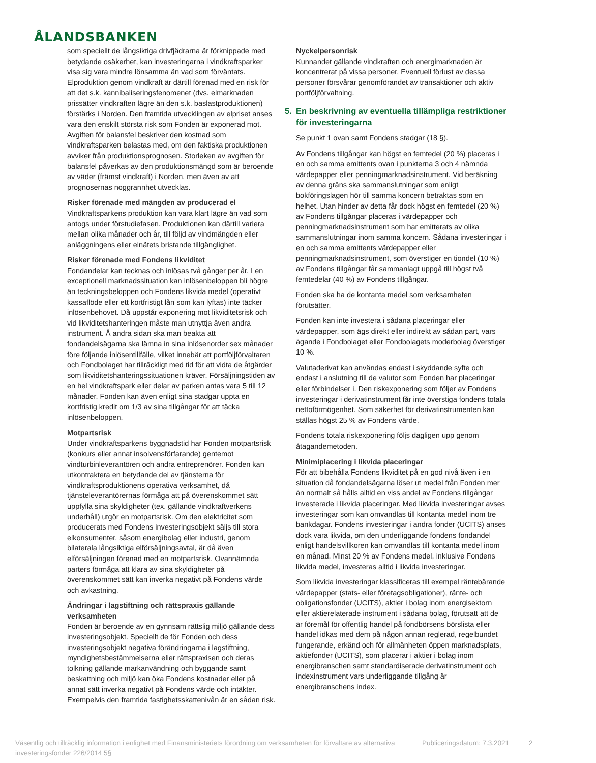ÅLANDSBANKEN
som speciellt de långsiktiga drivfjädrarna är förknippade med betydande osäkerhet, kan investeringarna i vindkraftsparker visa sig vara mindre lönsamma än vad som förväntats. Elproduktion genom vindkraft är därtill förenad med en risk för att det s.k. kannibaliseringsfenomenet (dvs. elmarknaden prissätter vindkraften lägre än den s.k. baslastproduktionen) förstärks i Norden. Den framtida utvecklingen av elpriset anses vara den enskilt största risk som Fonden är exponerad mot. Avgiften för balansfel beskriver den kostnad som vindkraftsparken belastas med, om den faktiska produktionen avviker från produktionsprognosen. Storleken av avgiften för balansfel påverkas av den produktionsmängd som är beroende av väder (främst vindkraft) i Norden, men även av att prognosernas noggrannhet utvecklas.
Risker förenade med mängden av producerad el
Vindkraftsparkens produktion kan vara klart lägre än vad som antogs under förstudiefasen. Produktionen kan därtill variera mellan olika månader och år, till följd av vindmängden eller anläggningens eller elnätets bristande tillgänglighet.
Risker förenade med Fondens likviditet
Fondandelar kan tecknas och inlösas två gånger per år. I en exceptionell marknadssituation kan inlösenbeloppen bli högre än teckningsbeloppen och Fondens likvida medel (operativt kassaflöde eller ett kortfristigt lån som kan lyftas) inte täcker inlösenbehovet. Då uppstår exponering mot likviditetsrisk och vid likviditetshanteringen måste man utnyttja även andra instrument. Å andra sidan ska man beakta att fondandelsägarna ska lämna in sina inlösenorder sex månader före följande inlösentillfälle, vilket innebär att portföljförvaltaren och Fondbolaget har tillräckligt med tid för att vidta de åtgärder som likviditetshanteringssituationen kräver. Försäljningstiden av en hel vindkraftspark eller delar av parken antas vara 5 till 12 månader. Fonden kan även enligt sina stadgar uppta en kortfristig kredit om 1/3 av sina tillgångar för att täcka inlösenbeloppen.
Motpartsrisk
Under vindkraftsparkens byggnadstid har Fonden motpartsrisk (konkurs eller annat insolvensförfarande) gentemot vindturbinleverantören och andra entreprenörer. Fonden kan utkontraktera en betydande del av tjänsterna för vindkraftsproduktionens operativa verksamhet, då tjänsteleverantörernas förmåga att på överenskommet sätt uppfylla sina skyldigheter (tex. gällande vindkraftverkens underhåll) utgör en motpartsrisk. Om den elektricitet som producerats med Fondens investeringsobjekt säljs till stora elkonsumenter, såsom energibolag eller industri, genom bilaterala långsiktiga elförsäljningsavtal, är då även elförsäljningen förenad med en motpartsrisk. Ovannämnda parters förmåga att klara av sina skyldigheter på överenskommet sätt kan inverka negativt på Fondens värde och avkastning.
Ändringar i lagstiftning och rättspraxis gällande verksamheten
Fonden är beroende av en gynnsam rättslig miljö gällande dess investeringsobjekt. Speciellt de för Fonden och dess investeringsobjekt negativa förändringarna i lagstiftning, myndighetsbestämmelserna eller rättspraxisen och deras tolkning gällande markanvändning och byggande samt beskattning och miljö kan öka Fondens kostnader eller på annat sätt inverka negativt på Fondens värde och intäkter. Exempelvis den framtida fastighetsskattenivån är en sådan risk.
Nyckelpersonrisk
Kunnandet gällande vindkraften och energimarknaden är koncentrerat på vissa personer. Eventuell förlust av dessa personer försvårar genomförandet av transaktioner och aktiv portföljförvaltning.
5. En beskrivning av eventuella tillämpliga restriktioner för investeringarna
Se punkt 1 ovan samt Fondens stadgar (18 §).
Av Fondens tillgångar kan högst en femtedel (20 %) placeras i en och samma emittents ovan i punkterna 3 och 4 nämnda värdepapper eller penningmarknadsinstrument. Vid beräkning av denna gräns ska sammanslutningar som enligt bokföringslagen hör till samma koncern betraktas som en helhet. Utan hinder av detta får dock högst en femtedel (20 %) av Fondens tillgångar placeras i värdepapper och penningmarknadsinstrument som har emitterats av olika sammanslutningar inom samma koncern. Sådana investeringar i en och samma emittents värdepapper eller penningmarknadsinstrument, som överstiger en tiondel (10 %) av Fondens tillgångar får sammanlagt uppgå till högst två femtedelar (40 %) av Fondens tillgångar.
Fonden ska ha de kontanta medel som verksamheten förutsätter.
Fonden kan inte investera i sådana placeringar eller värdepapper, som ägs direkt eller indirekt av sådan part, vars ägande i Fondbolaget eller Fondbolagets moderbolag överstiger 10 %.
Valutaderivat kan användas endast i skyddande syfte och endast i anslutning till de valutor som Fonden har placeringar eller förbindelser i. Den riskexponering som följer av Fondens investeringar i derivatinstrument får inte överstiga fondens totala nettoförmögenhet. Som säkerhet för derivatinstrumenten kan ställas högst 25 % av Fondens värde.
Fondens totala riskexponering följs dagligen upp genom åtagandemetoden.
Minimiplacering i likvida placeringar
För att bibehålla Fondens likviditet på en god nivå även i en situation då fondandelsägarna löser ut medel från Fonden mer än normalt så hålls alltid en viss andel av Fondens tillgångar investerade i likvida placeringar. Med likvida investeringar avses investeringar som kan omvandlas till kontanta medel inom tre bankdagar. Fondens investeringar i andra fonder (UCITS) anses dock vara likvida, om den underliggande fondens fondandel enligt handelsvillkoren kan omvandlas till kontanta medel inom en månad. Minst 20 % av Fondens medel, inklusive Fondens likvida medel, investeras alltid i likvida investeringar.
Som likvida investeringar klassificeras till exempel räntebärande värdepapper (stats- eller företagsobligationer), ränte- och obligationsfonder (UCITS), aktier i bolag inom energisektorn eller aktierelaterade instrument i sådana bolag, förutsatt att de är föremål för offentlig handel på fondbörsens börslista eller handel idkas med dem på någon annan reglerad, regelbundet fungerande, erkänd och för allmänheten öppen marknadsplats, aktiefonder (UCITS), som placerar i aktier i bolag inom energibranschen samt standardiserade derivatinstrument och indexinstrument vars underliggande tillgång är energibranschens index.
Väsentlig och tillräcklig information i enlighet med Finansministeriets förordning om verksamheten för förvaltare av alternativa investeringsfonder 226/2014 5§
Publiceringsdatum: 7.3.2021
2